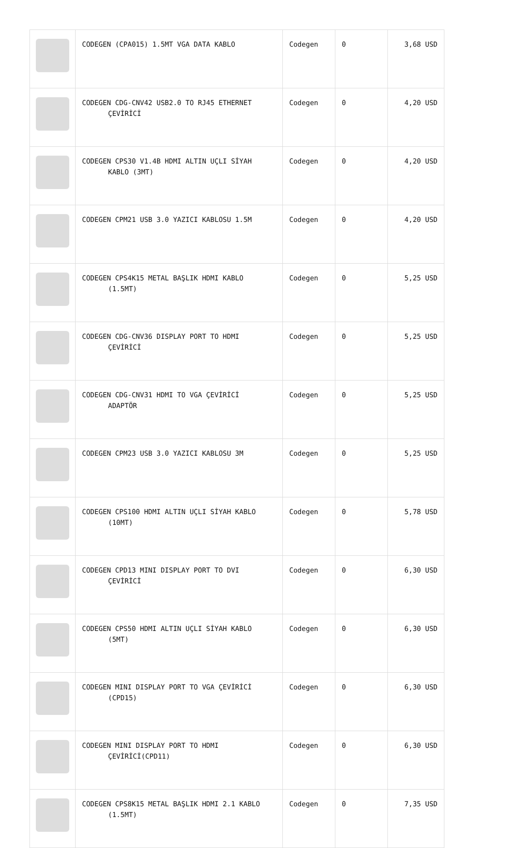| | CODEGEN (CPA015) 1.5MT VGA DATA KABLO | Codegen | 0 | 3,68 USD |
| | CODEGEN CDG-CNV42 USB2.0 TO RJ45 ETHERNET ÇEVİRİCİ | Codegen | 0 | 4,20 USD |
| | CODEGEN CPS30 V1.4B HDMI ALTIN UÇLI SİYAH KABLO (3MT) | Codegen | 0 | 4,20 USD |
| | CODEGEN CPM21 USB 3.0 YAZICI KABLOSU 1.5M | Codegen | 0 | 4,20 USD |
| | CODEGEN CPS4K15 METAL BAŞLIK HDMI KABLO (1.5MT) | Codegen | 0 | 5,25 USD |
| | CODEGEN CDG-CNV36 DISPLAY PORT TO HDMI ÇEVİRİCİ | Codegen | 0 | 5,25 USD |
| | CODEGEN CDG-CNV31 HDMI TO VGA ÇEVİRİCİ ADAPTÖR | Codegen | 0 | 5,25 USD |
| | CODEGEN CPM23 USB 3.0 YAZICI KABLOSU 3M | Codegen | 0 | 5,25 USD |
| | CODEGEN CPS100 HDMI ALTIN UÇLI SİYAH KABLO (10MT) | Codegen | 0 | 5,78 USD |
| | CODEGEN CPD13 MINI DISPLAY PORT TO DVI ÇEVİRİCİ | Codegen | 0 | 6,30 USD |
| | CODEGEN CPS50 HDMI ALTIN UÇLI SİYAH KABLO (5MT) | Codegen | 0 | 6,30 USD |
| | CODEGEN MINI DISPLAY PORT TO VGA ÇEVİRİCİ (CPD15) | Codegen | 0 | 6,30 USD |
| | CODEGEN MINI DISPLAY PORT TO HDMI ÇEVİRİCİ(CPD11) | Codegen | 0 | 6,30 USD |
| | CODEGEN CPS8K15 METAL BAŞLIK HDMI 2.1 KABLO (1.5MT) | Codegen | 0 | 7,35 USD |